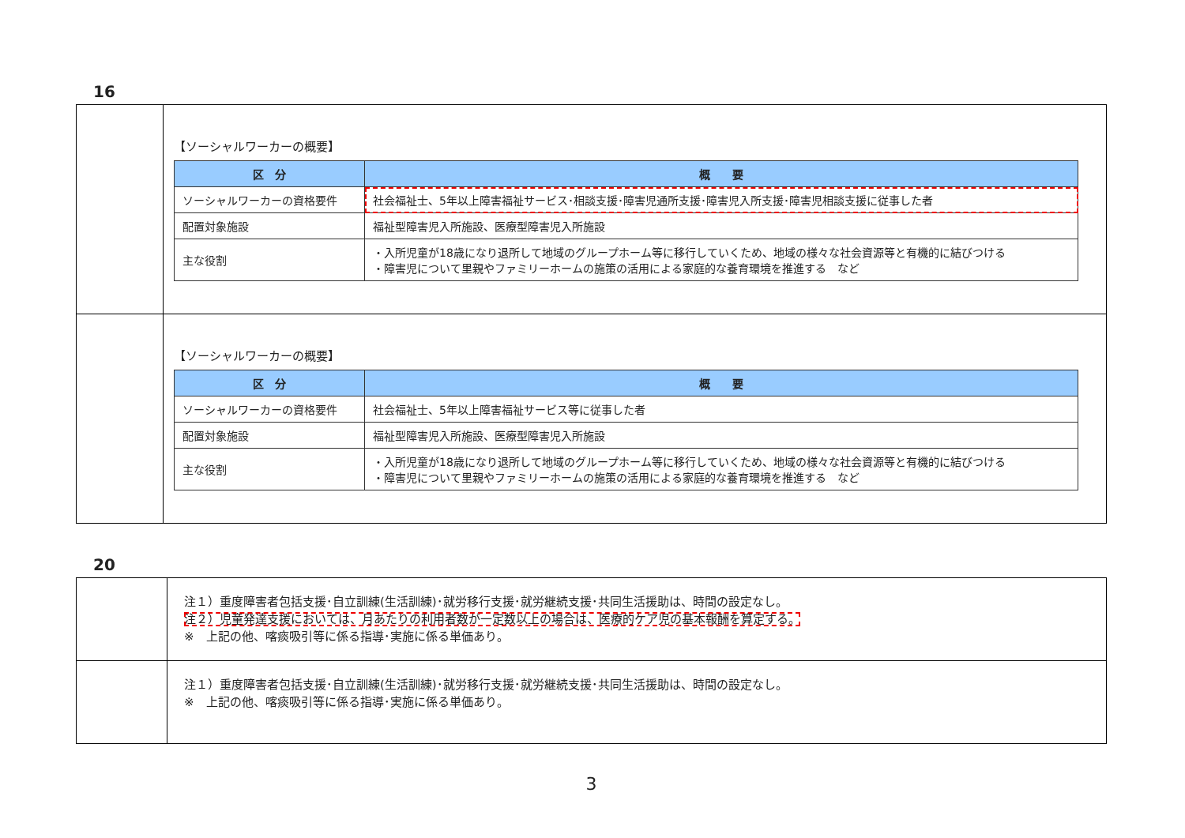16
| | 【ソーシャルワーカーの概要】 / 区 分 / 概 要 / / --- / --- / / ソーシャルワーカーの資格要件 / 社会福祉士、5年以上障害福祉サービス･相談支援･障害児通所支援･障害児入所支援･障害児相談支援に従事した者 / / 配置対象施設 / 福祉型障害児入所施設、医療型障害児入所施設 / / 主な役割 / ・入所児童が18歳になり退所して地域のグループホーム等に移行していくため、地域の様々な社会資源等と有機的に結びつける ・障害児について里親やファミリーホームの施策の活用による家庭的な養育環境を推進する など / |
| | 【ソーシャルワーカーの概要】 / 区 分 / 概 要 / / --- / --- / / ソーシャルワーカーの資格要件 / 社会福祉士、5年以上障害福祉サービス等に従事した者 / / 配置対象施設 / 福祉型障害児入所施設、医療型障害児入所施設 / / 主な役割 / ・入所児童が18歳になり退所して地域のグループホーム等に移行していくため、地域の様々な社会資源等と有機的に結びつける ・障害児について里親やファミリーホームの施策の活用による家庭的な養育環境を推進する など / |
20
| | 注１）重度障害者包括支援･自立訓練(生活訓練)･就労移行支援･就労継続支援･共同生活援助は、時間の設定なし。 注２）児童発達支援においては、月あたりの利用者数が一定数以上の場合は、医療的ケア児の基本報酬を算定する。 ※ 上記の他、喀痰吸引等に係る指導･実施に係る単価あり。 |
| | 注１）重度障害者包括支援･自立訓練(生活訓練)･就労移行支援･就労継続支援･共同生活援助は、時間の設定なし。 ※ 上記の他、喀痰吸引等に係る指導･実施に係る単価あり。 |
3